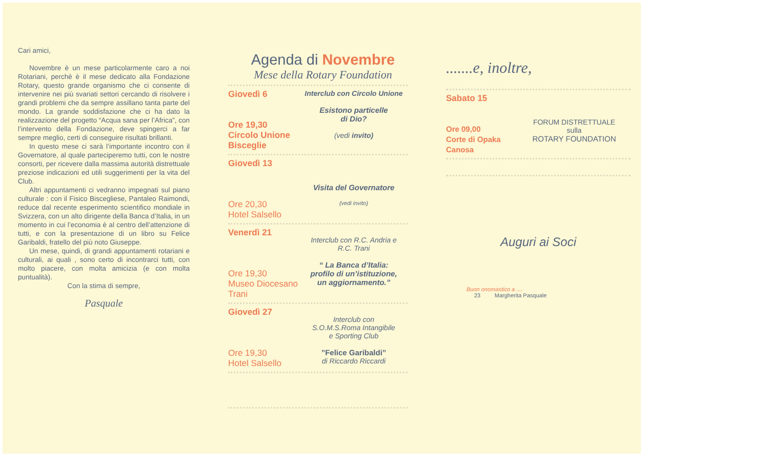Cari amici,
Novembre è un mese particolarmente caro a noi Rotariani, perchè è il mese dedicato alla Fondazione Rotary, questo grande organismo che ci consente di intervenire nei più svariati settori cercando di risolvere i grandi problemi che da sempre assillano tanta parte del mondo. La grande soddisfazione che ci ha dato la realizzazione del progetto “Acqua sana per l’Africa”, con l’intervento della Fondazione, deve spingerci a far sempre meglio, certi di conseguire risultati brillanti.
In questo mese ci sarà l’importante incontro con il Governatore, al quale parteciperemo tutti, con le nostre consorti, per ricevere dalla massima autorità distrettuale preziose indicazioni ed utili suggerimenti per la vita del Club.
Altri appuntamenti ci vedranno impegnati sul piano culturale : con il Fisico Biscegliese, Pantaleo Raimondi, reduce dal recente esperimento scientifico mondiale in Svizzera, con un alto dirigente della Banca d’Italia, in un momento in cui l’economia è al centro dell’attenzione di tutti, e con la presentazione di un libro su Felice Garibaldi, fratello del più noto Giuseppe.
Un mese, quindi, di grandi appuntamenti rotariani e culturali, ai quali , sono certo di incontrarci tutti, con molto piacere, con molta amicizia (e con molta puntualità).
Con la stima di sempre,
Pasquale
Agenda di Novembre
Mese della Rotary Foundation
Giovedì 6
Ore 19,30
Circolo Unione
Bisceglie
Interclub con Circolo Unione
Esistono particelle
di Dio?
(vedi invito)
Giovedì 13
Ore 20,30
Hotel Salsello
Visita del Governatore
(vedi invito)
Venerdì 21
Ore 19,30
Museo Diocesano
Trani
Interclub con R.C. Andria e
R.C. Trani
“ La Banca d’Italia:
profilo di un’istituzione,
un aggiornamento.”
Giovedì 27
Ore 19,30
Hotel Salsello
Interclub con
S.O.M.S.Roma Intangibile
e Sporting Club
”Felice Garibaldi”
di Riccardo Riccardi
.......e, inoltre,
Sabato 15
Ore 09,00
Corte di Opaka
Canosa
FORUM DISTRETTUALE
sulla
ROTARY FOUNDATION
Auguri ai Soci
Buon onomastico a ....
23 Margherita Pasquale